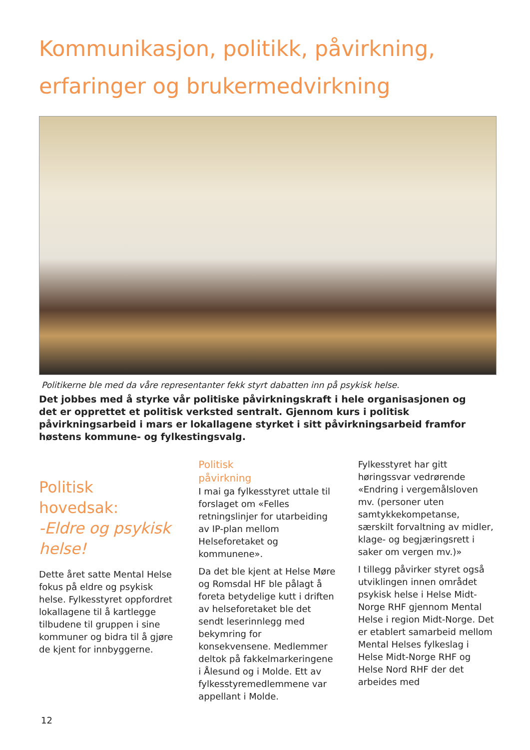Kommunikasjon, politikk, påvirkning, erfaringer og brukermedvirkning
Politikerne ble med da våre representanter fekk styrt dabatten inn på psykisk helse.
Det jobbes med å styrke vår politiske påvirkningskraft i hele organisasjonen og det er opprettet et politisk verksted sentralt. Gjennom kurs i politisk påvirkningsarbeid i mars er lokallagene styrket i sitt påvirkningsarbeid framfor høstens kommune- og fylkestingsvalg.
Politisk hovedsak:
-Eldre og psykisk helse!
Dette året satte Mental Helse fokus på eldre og psykisk helse. Fylkesstyret oppfordret lokallagene til å kartlegge tilbudene til gruppen i sine kommuner og bidra til å gjøre de kjent for innbyggerne.
Politisk
påvirkning
I mai ga fylkesstyret uttale til forslaget om «Felles retningslinjer for utarbeiding av IP-plan mellom Helseforetaket og kommunene».
Da det ble kjent at Helse Møre og Romsdal HF ble pålagt å foreta betydelige kutt i driften av helseforetaket ble det sendt leserinnlegg med bekymring for konsekvensene. Medlemmer deltok på fakkelmarkeringene i Ålesund og i Molde. Ett av fylkesstyremedlemmene var appellant i Molde.
Fylkesstyret har gitt høringssvar vedrørende «Endring i vergemålsloven mv. (personer uten samtykkekompetanse, særskilt forvaltning av midler, klage- og begjæringsrett i saker om vergen mv.)»
I tillegg påvirker styret også utviklingen innen området psykisk helse i Helse Midt-Norge RHF gjennom Mental Helse i region Midt-Norge. Det er etablert samarbeid mellom Mental Helses fylkeslag i Helse Midt-Norge RHF og Helse Nord RHF der det arbeides med
12